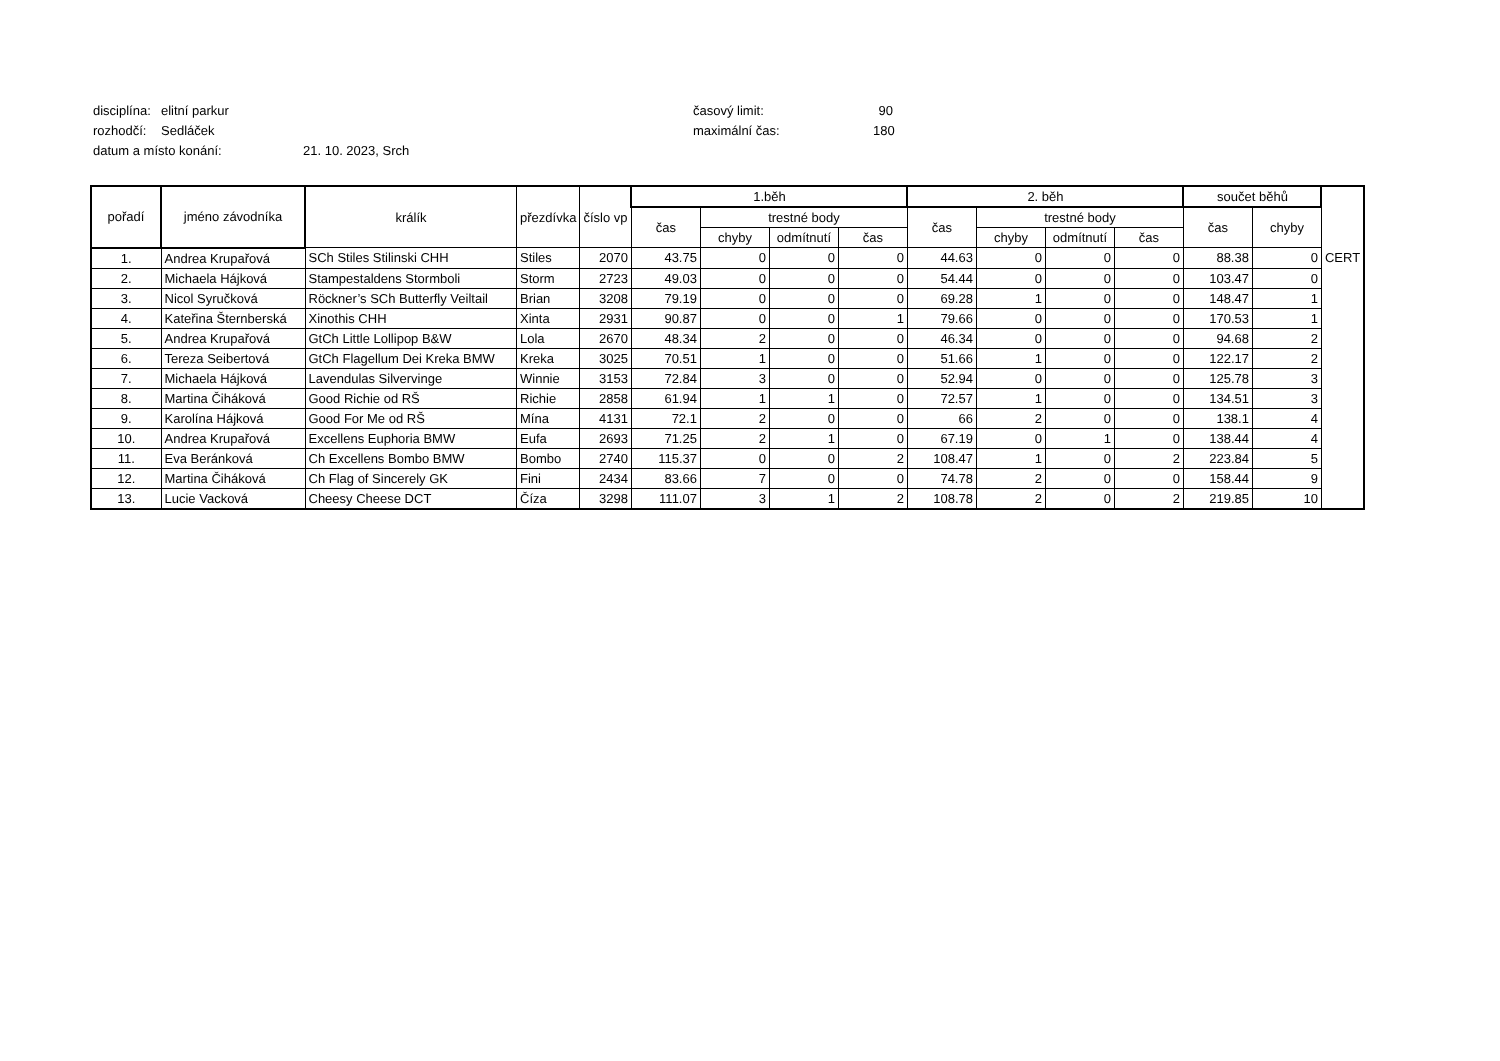disciplína: elitní parkur časový limit: 90
rozhodčí: Sedláček maximální čas: 180
datum a místo konání: 21. 10. 2023, Srch
| pořadí | jméno závodníka | králík | přezdívka | číslo vp | 1.běh | | | | 2. běh | | | | součet běhů | | |
| --- | --- | --- | --- | --- | --- | --- | --- | --- | --- | --- | --- | --- | --- | --- | --- |
| | | | | | čas | trestné body | | | čas | trestné body | | | čas | chyby | |
| | | | | | | chyby | odmítnutí | čas | | chyby | odmítnutí | čas | | | |
| 1. | Andrea Krupařová | SCh Stiles Stilinski CHH | Stiles | 2070 | 43.75 | 0 | 0 | 0 | 44.63 | 0 | 0 | 0 | 88.38 | 0 | CERT |
| 2. | Michaela Hájková | Stampestaldens Stormboli | Storm | 2723 | 49.03 | 0 | 0 | 0 | 54.44 | 0 | 0 | 0 | 103.47 | 0 | |
| 3. | Nicol Syručková | Röckner’s SCh Butterfly Veiltail | Brian | 3208 | 79.19 | 0 | 0 | 0 | 69.28 | 1 | 0 | 0 | 148.47 | 1 | |
| 4. | Kateřina Šternberská | Xinothis CHH | Xinta | 2931 | 90.87 | 0 | 0 | 1 | 79.66 | 0 | 0 | 0 | 170.53 | 1 | |
| 5. | Andrea Krupařová | GtCh Little Lollipop B&W | Lola | 2670 | 48.34 | 2 | 0 | 0 | 46.34 | 0 | 0 | 0 | 94.68 | 2 | |
| 6. | Tereza Seibertová | GtCh Flagellum Dei Kreka BMW | Kreka | 3025 | 70.51 | 1 | 0 | 0 | 51.66 | 1 | 0 | 0 | 122.17 | 2 | |
| 7. | Michaela Hájková | Lavendulas Silvervinge | Winnie | 3153 | 72.84 | 3 | 0 | 0 | 52.94 | 0 | 0 | 0 | 125.78 | 3 | |
| 8. | Martina Čiháková | Good Richie od RŠ | Richie | 2858 | 61.94 | 1 | 1 | 0 | 72.57 | 1 | 0 | 0 | 134.51 | 3 | |
| 9. | Karolína Hájková | Good For Me od RŠ | Mína | 4131 | 72.1 | 2 | 0 | 0 | 66 | 2 | 0 | 0 | 138.1 | 4 | |
| 10. | Andrea Krupařová | Excellens Euphoria BMW | Eufa | 2693 | 71.25 | 2 | 1 | 0 | 67.19 | 0 | 1 | 0 | 138.44 | 4 | |
| 11. | Eva Beránková | Ch Excellens Bombo BMW | Bombo | 2740 | 115.37 | 0 | 0 | 2 | 108.47 | 1 | 0 | 2 | 223.84 | 5 | |
| 12. | Martina Čiháková | Ch Flag of Sincerely GK | Fini | 2434 | 83.66 | 7 | 0 | 0 | 74.78 | 2 | 0 | 0 | 158.44 | 9 | |
| 13. | Lucie Vacková | Cheesy Cheese DCT | Číza | 3298 | 111.07 | 3 | 1 | 2 | 108.78 | 2 | 0 | 2 | 219.85 | 10 | |